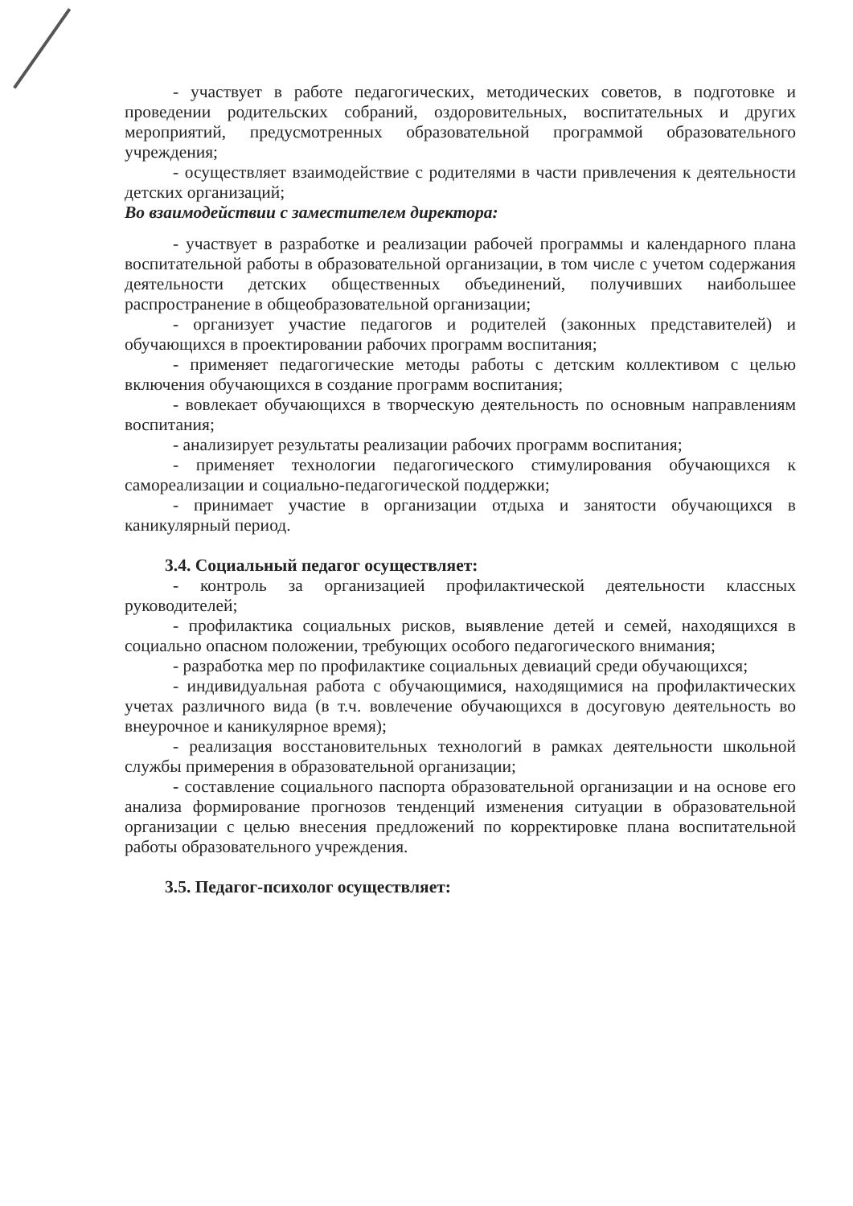- участвует в работе педагогических, методических советов, в подготовке и проведении родительских собраний, оздоровительных, воспитательных и других мероприятий, предусмотренных образовательной программой образовательного учреждения;
- осуществляет взаимодействие с родителями в части привлечения к деятельности детских организаций;
Во взаимодействии с заместителем директора:
- участвует в разработке и реализации рабочей программы и календарного плана воспитательной работы в образовательной организации, в том числе с учетом содержания деятельности детских общественных объединений, получивших наибольшее распространение в общеобразовательной организации;
- организует участие педагогов и родителей (законных представителей) и обучающихся в проектировании рабочих программ воспитания;
- применяет педагогические методы работы с детским коллективом с целью включения обучающихся в создание программ воспитания;
- вовлекает обучающихся в творческую деятельность по основным направлениям воспитания;
- анализирует результаты реализации рабочих программ воспитания;
- применяет технологии педагогического стимулирования обучающихся к самореализации и социально-педагогической поддержки;
- принимает участие в организации отдыха и занятости обучающихся в каникулярный период.
3.4. Социальный педагог осуществляет:
- контроль за организацией профилактической деятельности классных руководителей;
- профилактика социальных рисков, выявление детей и семей, находящихся в социально опасном положении, требующих особого педагогического внимания;
- разработка мер по профилактике социальных девиаций среди обучающихся;
- индивидуальная работа с обучающимися, находящимися на профилактических учетах различного вида (в т.ч. вовлечение обучающихся в досуговую деятельность во внеурочное и каникулярное время);
- реализация восстановительных технологий в рамках деятельности школьной службы примерения в образовательной организации;
- составление социального паспорта образовательной организации и на основе его анализа формирование прогнозов тенденций изменения ситуации в образовательной организации с целью внесения предложений по корректировке плана воспитательной работы образовательного учреждения.
3.5. Педагог-психолог осуществляет: